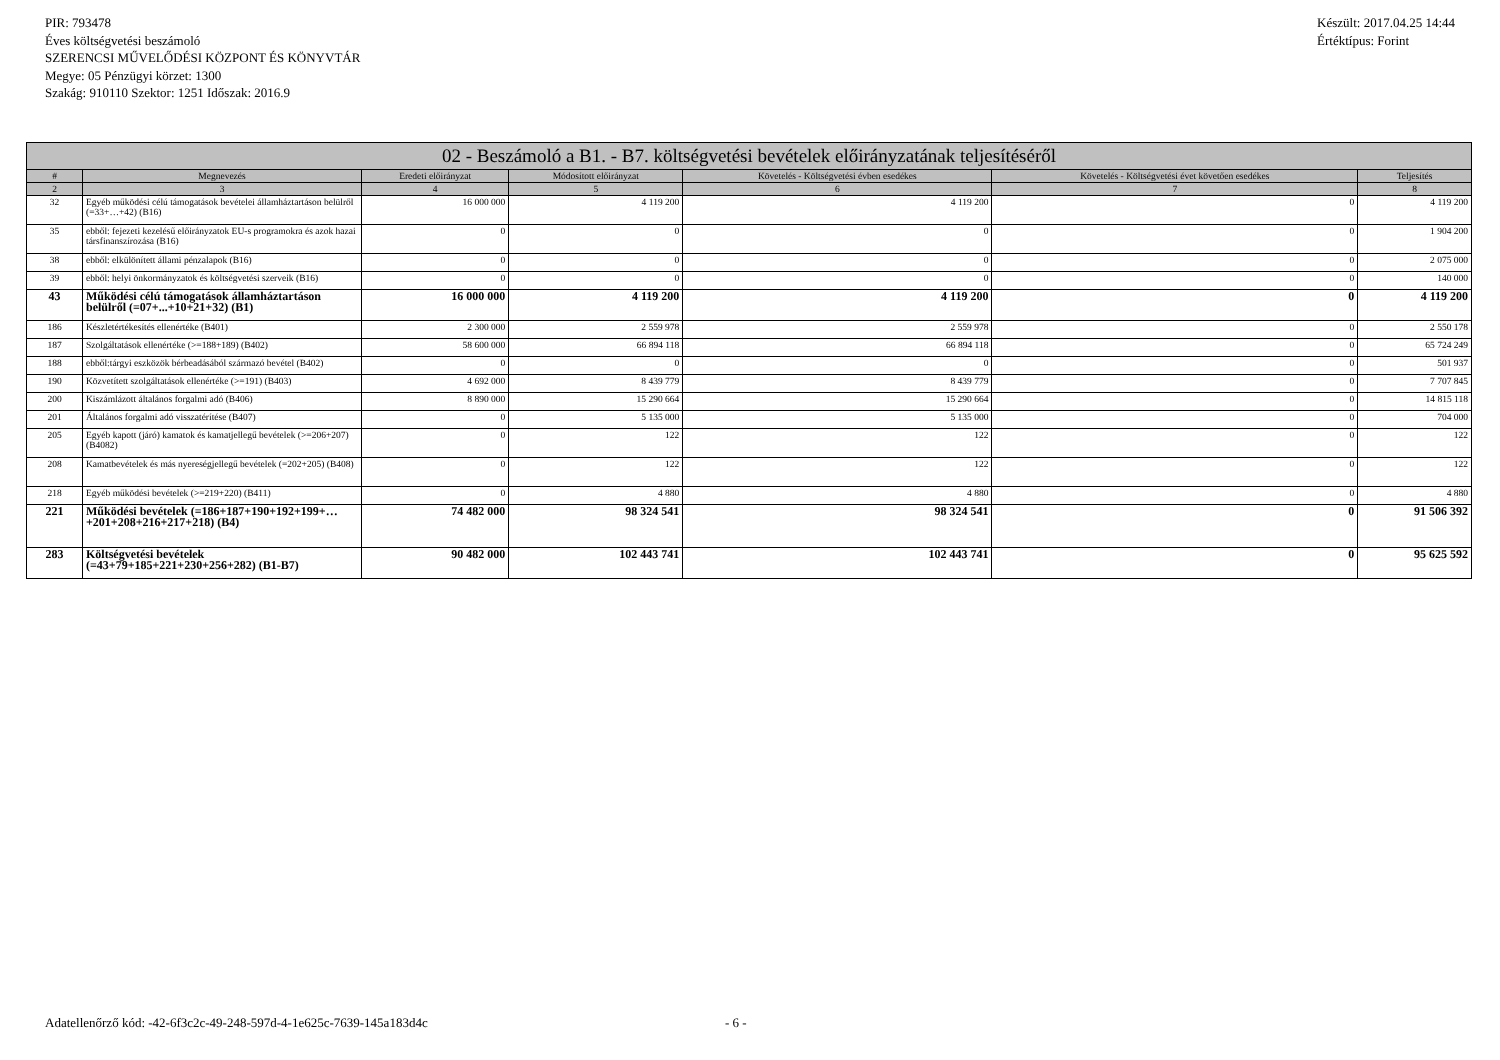PIR: 793478
Éves költségvetési beszámoló
SZERENCSI MŰVELŐDÉSI KÖZPONT ÉS KÖNYVTÁR
Megye: 05 Pénzügyi körzet: 1300
Szakág: 910110 Szektor: 1251 Időszak: 2016.9
Készült: 2017.04.25 14:44
Értéktípus: Forint
| 02 - Beszámoló a B1. - B7. költségvetési bevételek előirányzatának teljesítéséről | | | | | | |
| --- | --- | --- | --- | --- | --- | --- |
| # | Megnevezés | Eredeti előirányzat | Módosított előirányzat | Követelés - Költségvetési évben esedékes | Követelés - Költségvetési évet követően esedékes | Teljesítés |
| 2 | 3 | 4 | 5 | 6 | 7 | 8 |
| 32 | Egyéb működési célú támogatások bevételei államháztartáson belülről (=33+…+42) (B16) | 16 000 000 | 4 119 200 | 4 119 200 | 0 | 4 119 200 |
| 35 | ebből: fejezeti kezelésű előirányzatok EU-s programokra és azok hazai társfinanszírozása (B16) | 0 | 0 | 0 | 0 | 1 904 200 |
| 38 | ebből: elkülönített állami pénzalapok (B16) | 0 | 0 | 0 | 0 | 2 075 000 |
| 39 | ebből: helyi önkormányzatok és költségvetési szerveik (B16) | 0 | 0 | 0 | 0 | 140 000 |
| 43 | Működési célú támogatások államháztartáson belülről (=07+...+10+21+32) (B1) | 16 000 000 | 4 119 200 | 4 119 200 | 0 | 4 119 200 |
| 186 | Készletértékesítés ellenértéke (B401) | 2 300 000 | 2 559 978 | 2 559 978 | 0 | 2 550 178 |
| 187 | Szolgáltatások ellenértéke (>=188+189) (B402) | 58 600 000 | 66 894 118 | 66 894 118 | 0 | 65 724 249 |
| 188 | ebből:tárgyi eszközök bérbeadásából származó bevétel (B402) | 0 | 0 | 0 | 0 | 501 937 |
| 190 | Közvetített szolgáltatások ellenértéke (>=191) (B403) | 4 692 000 | 8 439 779 | 8 439 779 | 0 | 7 707 845 |
| 200 | Kiszámlázott általános forgalmi adó (B406) | 8 890 000 | 15 290 664 | 15 290 664 | 0 | 14 815 118 |
| 201 | Általános forgalmi adó visszatérítése (B407) | 0 | 5 135 000 | 5 135 000 | 0 | 704 000 |
| 205 | Egyéb kapott (járó) kamatok és kamatjellegű bevételek (>=206+207) (B4082) | 0 | 122 | 122 | 0 | 122 |
| 208 | Kamatbevételek és más nyereségjellegű bevételek (=202+205) (B408) | 0 | 122 | 122 | 0 | 122 |
| 218 | Egyéb működési bevételek (>=219+220) (B411) | 0 | 4 880 | 4 880 | 0 | 4 880 |
| 221 | Működési bevételek (=186+187+190+192+199+…+201+208+216+217+218) (B4) | 74 482 000 | 98 324 541 | 98 324 541 | 0 | 91 506 392 |
| 283 | Költségvetési bevételek (=43+79+185+221+230+256+282) (B1-B7) | 90 482 000 | 102 443 741 | 102 443 741 | 0 | 95 625 592 |
Adatellenőrző kód: -42-6f3c2c-49-248-597d-4-1e625c-7639-145a183d4c - 6 -